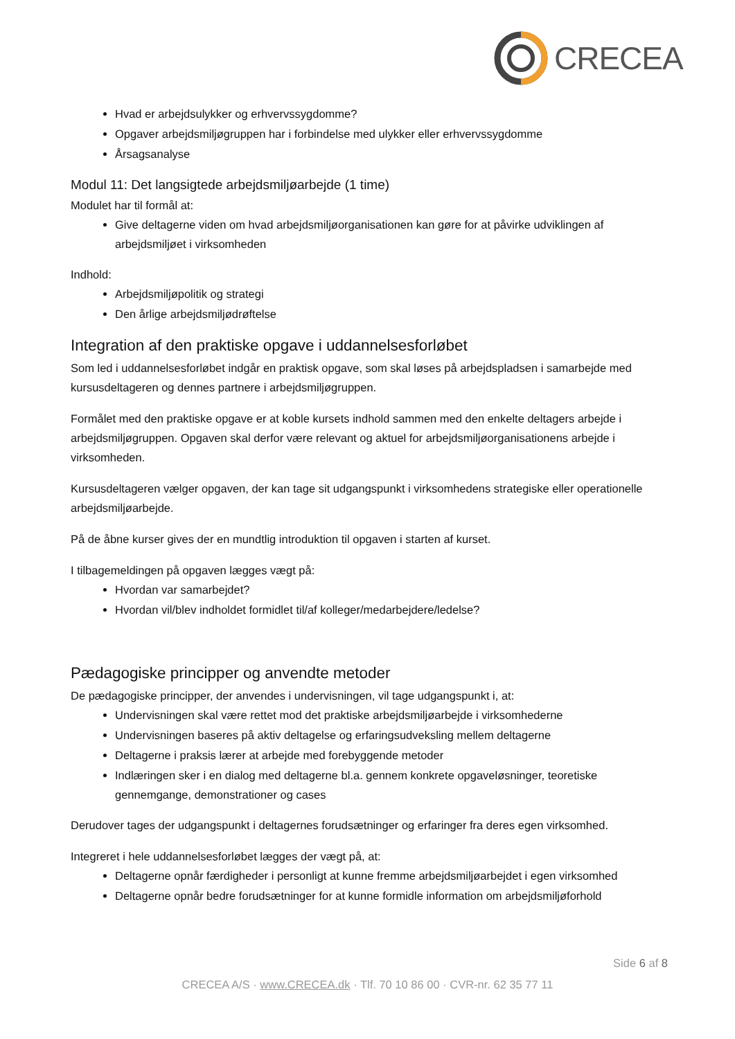CRECEA
Hvad er arbejdsulykker og erhvervssygdomme?
Opgaver arbejdsmiljøgruppen har i forbindelse med ulykker eller erhvervssygdomme
Årsagsanalyse
Modul 11: Det langsigtede arbejdsmiljøarbejde (1 time)
Modulet har til formål at:
Give deltagerne viden om hvad arbejdsmiljøorganisationen kan gøre for at påvirke udviklingen af arbejdsmiljøet i virksomheden
Indhold:
Arbejdsmiljøpolitik og strategi
Den årlige arbejdsmiljødrøftelse
Integration af den praktiske opgave i uddannelsesforløbet
Som led i uddannelsesforløbet indgår en praktisk opgave, som skal løses på arbejdspladsen i samarbejde med kursusdeltageren og dennes partnere i arbejdsmiljøgruppen.
Formålet med den praktiske opgave er at koble kursets indhold sammen med den enkelte deltagers arbejde i arbejdsmiljøgruppen. Opgaven skal derfor være relevant og aktuel for arbejdsmiljøorganisationens arbejde i virksomheden.
Kursusdeltageren vælger opgaven, der kan tage sit udgangspunkt i virksomhedens strategiske eller operationelle arbejdsmiljøarbejde.
På de åbne kurser gives der en mundtlig introduktion til opgaven i starten af kurset.
I tilbagemeldingen på opgaven lægges vægt på:
Hvordan var samarbejdet?
Hvordan vil/blev indholdet formidlet til/af kolleger/medarbejdere/ledelse?
Pædagogiske principper og anvendte metoder
De pædagogiske principper, der anvendes i undervisningen, vil tage udgangspunkt i, at:
Undervisningen skal være rettet mod det praktiske arbejdsmiljøarbejde i virksomhederne
Undervisningen baseres på aktiv deltagelse og erfaringsudveksling mellem deltagerne
Deltagerne i praksis lærer at arbejde med forebyggende metoder
Indlæringen sker i en dialog med deltagerne bl.a. gennem konkrete opgaveløsninger, teoretiske gennemgange, demonstrationer og cases
Derudover tages der udgangspunkt i deltagernes forudsætninger og erfaringer fra deres egen virksomhed.
Integreret i hele uddannelsesforløbet lægges der vægt på, at:
Deltagerne opnår færdigheder i personligt at kunne fremme arbejdsmiljøarbejdet i egen virksomhed
Deltagerne opnår bedre forudsætninger for at kunne formidle information om arbejdsmiljøforhold
Side 6 af 8
CRECEA A/S · www.CRECEA.dk · Tlf. 70 10 86 00 · CVR-nr. 62 35 77 11